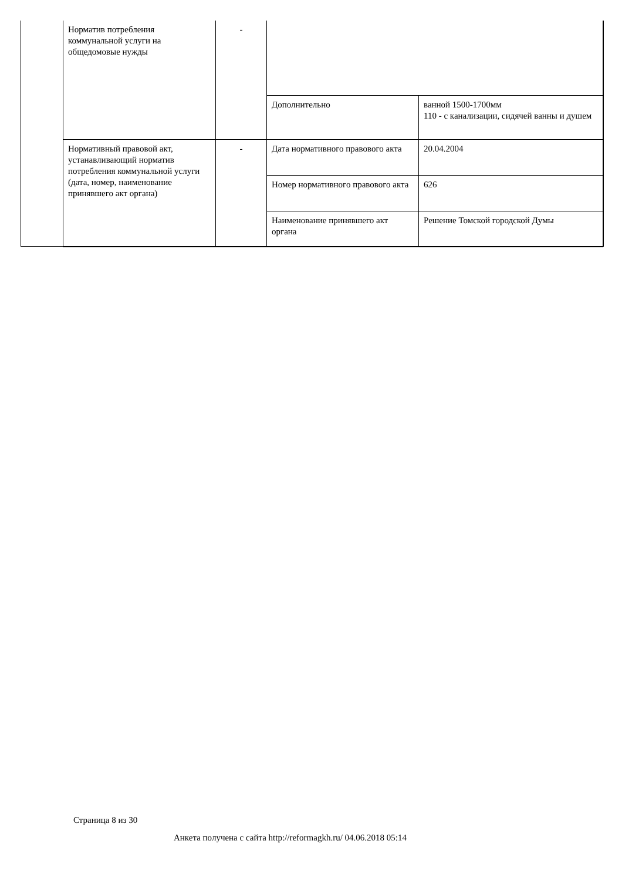| Норматив потребления коммунальной услуги на общедомовые нужды | - | | |
| | | Дополнительно | ванной 1500-1700мм 110 - с канализации, сидячей ванны и душем |
| Нормативный правовой акт, устанавливающий норматив потребления коммунальной услуги (дата, номер, наименование принявшего акт органа) | - | Дата нормативного правового акта | 20.04.2004 |
| | | Номер нормативного правового акта | 626 |
| | | Наименование принявшего акт органа | Решение Томской городской Думы |
Страница 8 из 30
Анкета получена с сайта http://reformagkh.ru/ 04.06.2018 05:14